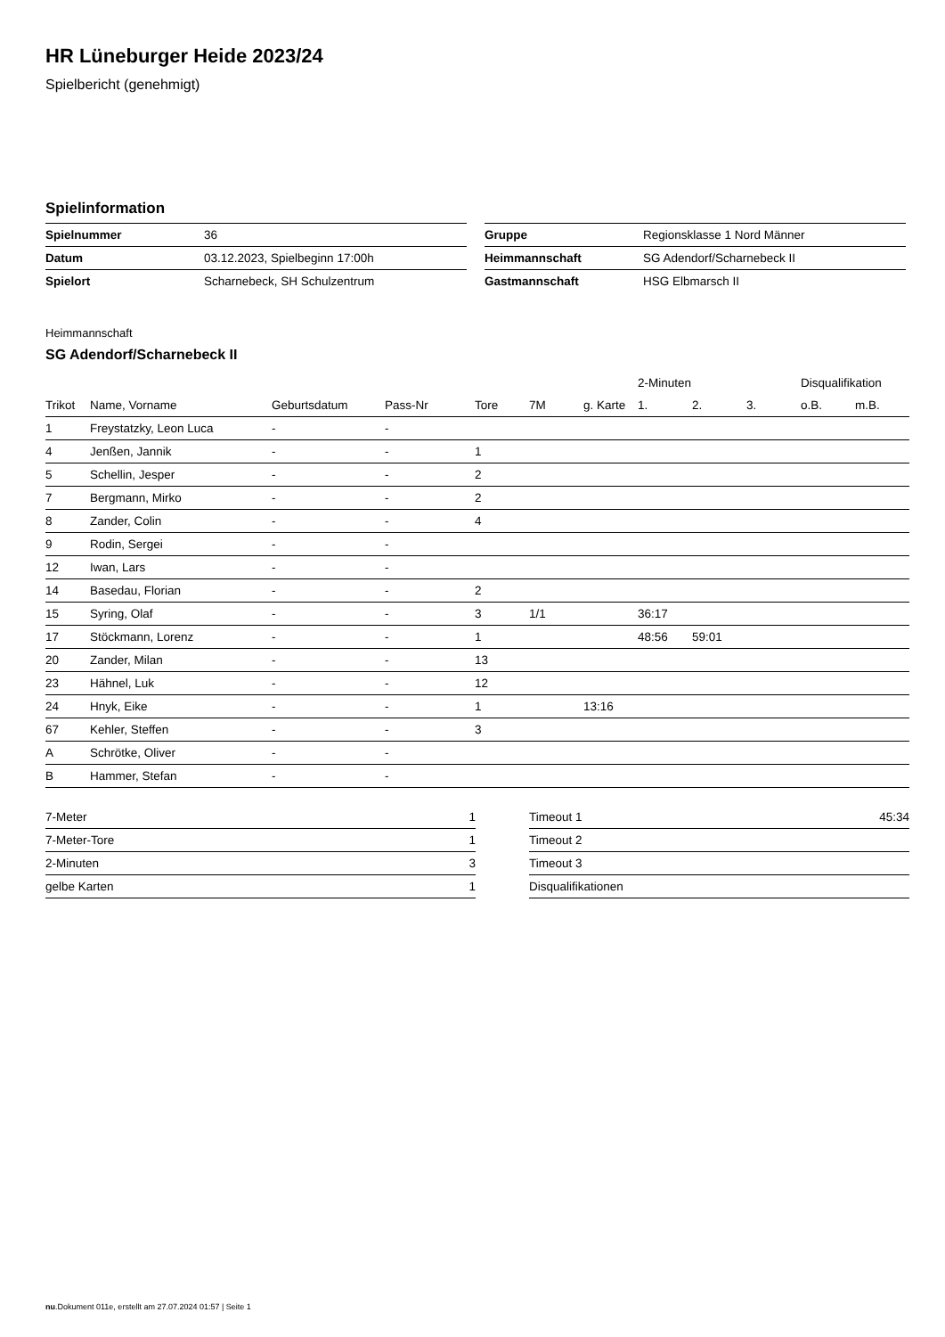HR Lüneburger Heide 2023/24
Spielbericht (genehmigt)
Spielinformation
| Spielnummer | 36 |
| Datum | 03.12.2023, Spielbeginn 17:00h |
| Spielort | Scharnebeck, SH Schulzentrum |
| Gruppe | Regionsklasse 1 Nord Männer |
| Heimmannschaft | SG Adendorf/Scharnebeck II |
| Gastmannschaft | HSG Elbmarsch II |
Heimmannschaft
SG Adendorf/Scharnebeck II
| | | | | | | | 2-Minuten | | | Disqualifikation | |
| --- | --- | --- | --- | --- | --- | --- | --- | --- | --- | --- | --- |
| Trikot | Name, Vorname | Geburtsdatum | Pass-Nr | Tore | 7M | g. Karte | 1. | 2. | 3. | o.B. | m.B. |
| 1 | Freystatzky, Leon Luca | - | - | | | | | | | | |
| 4 | Jenßen, Jannik | - | - | 1 | | | | | | | |
| 5 | Schellin, Jesper | - | - | 2 | | | | | | | |
| 7 | Bergmann, Mirko | - | - | 2 | | | | | | | |
| 8 | Zander, Colin | - | - | 4 | | | | | | | |
| 9 | Rodin, Sergei | - | - | | | | | | | | |
| 12 | Iwan, Lars | - | - | | | | | | | | |
| 14 | Basedau, Florian | - | - | 2 | | | | | | | |
| 15 | Syring, Olaf | - | - | 3 | 1/1 | | 36:17 | | | | |
| 17 | Stöckmann, Lorenz | - | - | 1 | | | 48:56 | 59:01 | | | |
| 20 | Zander, Milan | - | - | 13 | | | | | | | |
| 23 | Hähnel, Luk | - | - | 12 | | | | | | | |
| 24 | Hnyk, Eike | - | - | 1 | | 13:16 | | | | | |
| 67 | Kehler, Steffen | - | - | 3 | | | | | | | |
| A | Schrötke, Oliver | - | - | | | | | | | | |
| B | Hammer, Stefan | - | - | | | | | | | | |
| 7-Meter | 1 |
| 7-Meter-Tore | 1 |
| 2-Minuten | 3 |
| gelbe Karten | 1 |
| Timeout 1 | 45:34 |
| Timeout 2 | |
| Timeout 3 | |
| Disqualifikationen | |
nu.Dokument 011e, erstellt am 27.07.2024 01:57 | Seite 1